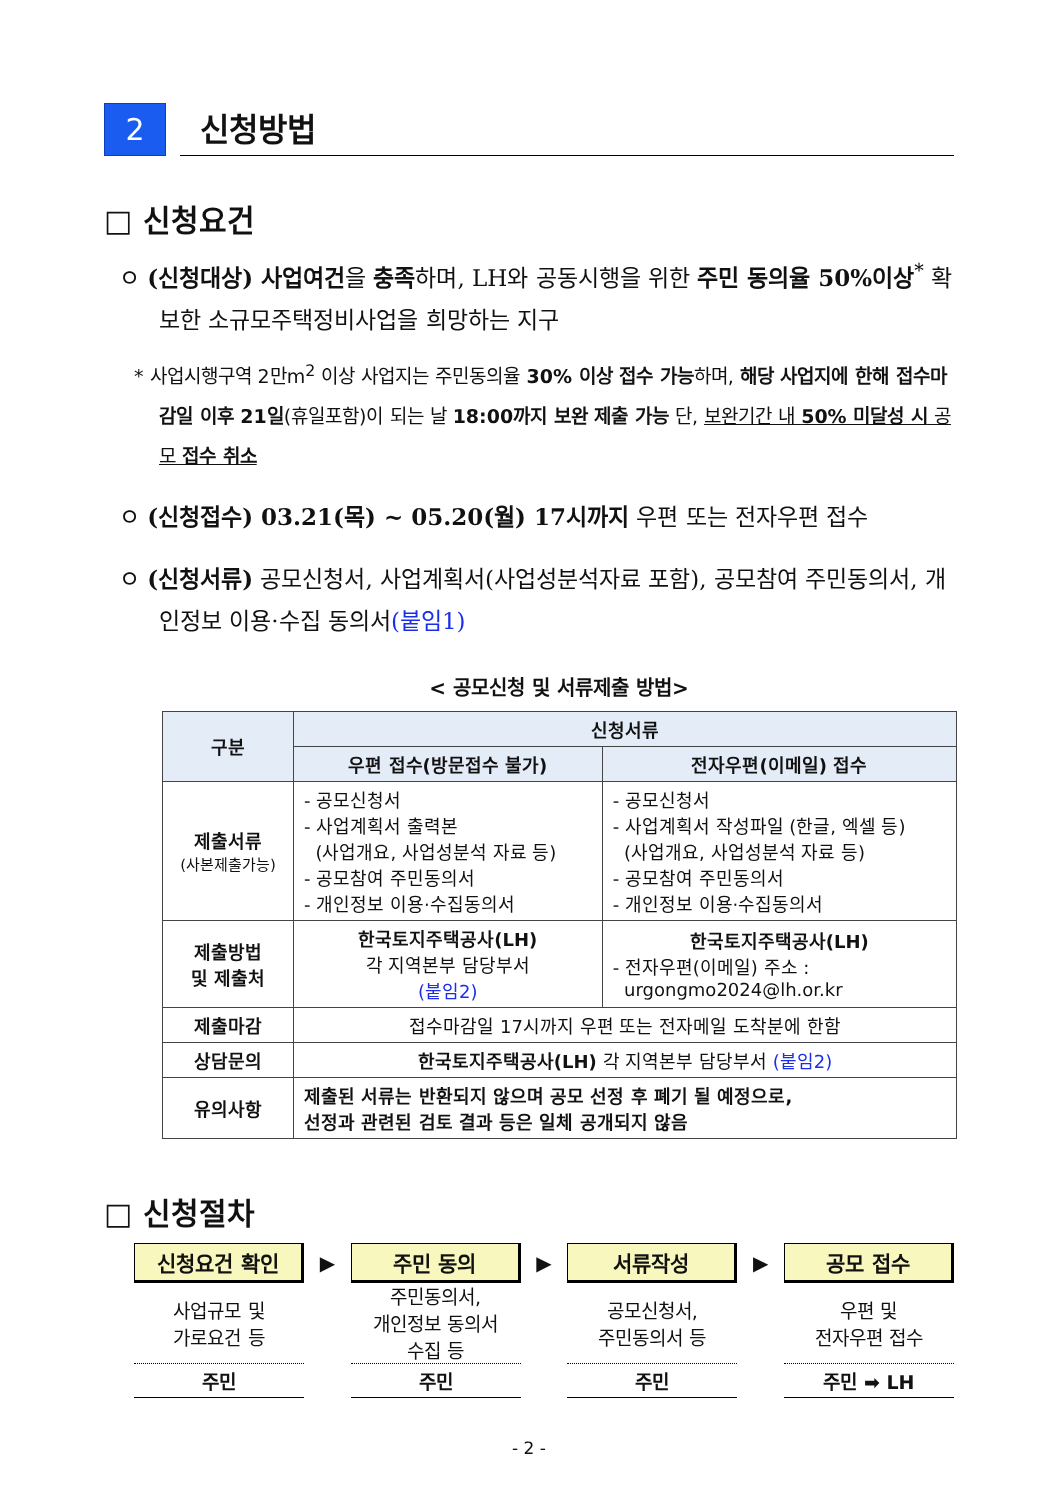2
신청방법
□ 신청요건
ㅇ (신청대상) 사업여건을 충족하며, LH와 공동시행을 위한 주민 동의율 50%이상<sup>*</sup> 확보한 소규모주택정비사업을 희망하는 지구
* 사업시행구역 2만m<sup>2</sup> 이상 사업지는 주민동의율 30% 이상 접수 가능하며, 해당 사업지에 한해 접수마감일 이후 21일(휴일포함)이 되는 날 18:00까지 보완 제출 가능 단, 보완기간 내 50% 미달성 시 공모 접수 취소
ㅇ (신청접수) 03.21(목) ~ 05.20(월) 17시까지 우편 또는 전자우편 접수
ㅇ (신청서류) 공모신청서, 사업계획서(사업성분석자료 포함), 공모참여 주민동의서, 개인정보 이용·수집 동의서(붙임1)
< 공모신청 및 서류제출 방법>
| 구분 | 신청서류 | |
| --- | --- | --- |
| | 우편 접수(방문접수 불가) | 전자우편(이메일) 접수 |
| 제출서류 (사본제출가능) | - 공모신청서 - 사업계획서 출력본 (사업개요, 사업성분석 자료 등) - 공모참여 주민동의서 - 개인정보 이용·수집동의서 | - 공모신청서 - 사업계획서 작성파일 (한글, 엑셀 등) (사업개요, 사업성분석 자료 등) - 공모참여 주민동의서 - 개인정보 이용·수집동의서 |
| 제출방법 및 제출처 | 한국토지주택공사(LH) 각 지역본부 담당부서 (붙임2) | 한국토지주택공사(LH) - 전자우편(이메일) 주소 : urgongmo2024@lh.or.kr |
| 제출마감 | 접수마감일 17시까지 우편 또는 전자메일 도착분에 한함 | |
| 상담문의 | 한국토지주택공사(LH) 각 지역본부 담당부서 (붙임2) | |
| 유의사항 | 제출된 서류는 반환되지 않으며 공모 선정 후 폐기 될 예정으로, 선정과 관련된 검토 결과 등은 일체 공개되지 않음 | |
□ 신청절차
신청요건 확인
사업규모 및
가로요건 등
주민
▶
주민 동의
주민동의서,
개인정보 동의서
수집 등
주민
▶
서류작성
공모신청서,
주민동의서 등
주민
▶
공모 접수
우편 및
전자우편 접수
주민 ➡ LH
- 2 -